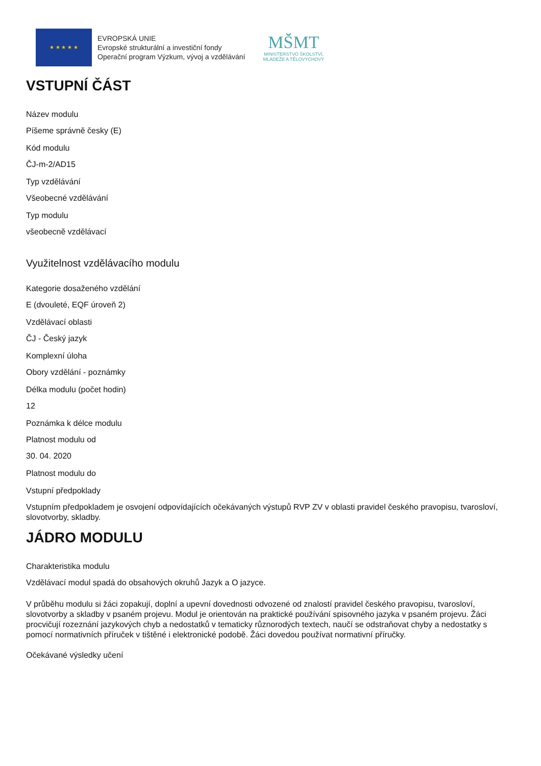★ ★ ★ ★ ★
EVROPSKÁ UNIE
Evropské strukturální a investiční fondy
Operační program Výzkum, vývoj a vzdělávání
MŠMT
MINISTERSTVO ŠKOLSTVÍ,
MLÁDEŽE A TĚLOVÝCHOVY
VSTUPNÍ ČÁST
Název modulu
Píšeme správně česky (E)
Kód modulu
ČJ-m-2/AD15
Typ vzdělávání
Všeobecné vzdělávání
Typ modulu
všeobecně vzdělávací
Využitelnost vzdělávacího modulu
Kategorie dosaženého vzdělání
E (dvouleté, EQF úroveň 2)
Vzdělávací oblasti
ČJ - Český jazyk
Komplexní úloha
Obory vzdělání - poznámky
Délka modulu (počet hodin)
12
Poznámka k délce modulu
Platnost modulu od
30. 04. 2020
Platnost modulu do
Vstupní předpoklady
Vstupním předpokladem je osvojení odpovídajících očekávaných výstupů RVP ZV v oblasti pravidel českého pravopisu, tvarosloví, slovotvorby, skladby.
JÁDRO MODULU
Charakteristika modulu
Vzdělávací modul spadá do obsahových okruhů Jazyk a O jazyce.
V průběhu modulu si žáci zopakují, doplní a upevní dovednosti odvozené od znalostí pravidel českého pravopisu, tvarosloví, slovotvorby a skladby v psaném projevu. Modul je orientován na praktické používání spisovného jazyka v psaném projevu. Žáci procvičují rozeznání jazykových chyb a nedostatků v tematicky různorodých textech, naučí se odstraňovat chyby a nedostatky s pomocí normativních příruček v tištěné i elektronické podobě. Žáci dovedou používat normativní příručky.
Očekávané výsledky učení